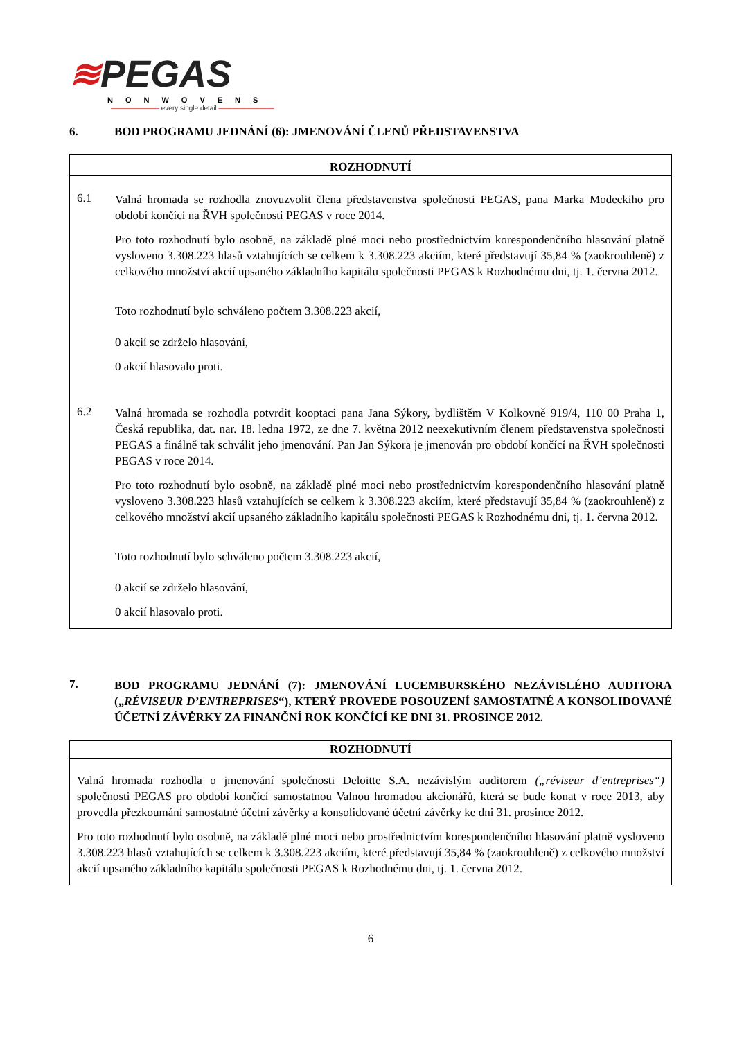≋PEGAS
NONWOVENS
——————— every single detail ————————
6. BOD PROGRAMU JEDNÁNÍ (6): JMENOVÁNÍ ČLENŮ PŘEDSTAVENSTVA
ROZHODNUTÍ
6.1
Valná hromada se rozhodla znovuzvolit člena představenstva společnosti PEGAS, pana Marka Modeckiho pro období končící na ŘVH společnosti PEGAS v roce 2014.
Pro toto rozhodnutí bylo osobně, na základě plné moci nebo prostřednictvím korespondenčního hlasování platně vysloveno 3.308.223 hlasů vztahujících se celkem k 3.308.223 akciím, které představují 35,84 % (zaokrouhleně) z celkového množství akcií upsaného základního kapitálu společnosti PEGAS k Rozhodnému dni, tj. 1. června 2012.
Toto rozhodnutí bylo schváleno počtem 3.308.223 akcií,
0 akcií se zdrželo hlasování,
0 akcií hlasovalo proti.
6.2
Valná hromada se rozhodla potvrdit kooptaci pana Jana Sýkory, bydlištěm V Kolkovně 919/4, 110 00 Praha 1, Česká republika, dat. nar. 18. ledna 1972, ze dne 7. května 2012 neexekutivním členem představenstva společnosti PEGAS a finálně tak schválit jeho jmenování. Pan Jan Sýkora je jmenován pro období končící na ŘVH společnosti PEGAS v roce 2014.
Pro toto rozhodnutí bylo osobně, na základě plné moci nebo prostřednictvím korespondenčního hlasování platně vysloveno 3.308.223 hlasů vztahujících se celkem k 3.308.223 akciím, které představují 35,84 % (zaokrouhleně) z celkového množství akcií upsaného základního kapitálu společnosti PEGAS k Rozhodnému dni, tj. 1. června 2012.
Toto rozhodnutí bylo schváleno počtem 3.308.223 akcií,
0 akcií se zdrželo hlasování,
0 akcií hlasovalo proti.
7. BOD PROGRAMU JEDNÁNÍ (7): JMENOVÁNÍ LUCEMBURSKÉHO NEZÁVISLÉHO AUDITORA („RÉVISEUR D’ENTREPRISES“), KTERÝ PROVEDE POSOUZENÍ SAMOSTATNÉ A KONSOLIDOVANÉ ÚČETNÍ ZÁVĚRKY ZA FINANČNÍ ROK KONČÍCÍ KE DNI 31. PROSINCE 2012.
ROZHODNUTÍ
Valná hromada rozhodla o jmenování společnosti Deloitte S.A. nezávislým auditorem („réviseur d’entreprises“) společnosti PEGAS pro období končící samostatnou Valnou hromadou akcionářů, která se bude konat v roce 2013, aby provedla přezkoumání samostatné účetní závěrky a konsolidované účetní závěrky ke dni 31. prosince 2012.
Pro toto rozhodnutí bylo osobně, na základě plné moci nebo prostřednictvím korespondenčního hlasování platně vysloveno 3.308.223 hlasů vztahujících se celkem k 3.308.223 akciím, které představují 35,84 % (zaokrouhleně) z celkového množství akcií upsaného základního kapitálu společnosti PEGAS k Rozhodnému dni, tj. 1. června 2012.
6